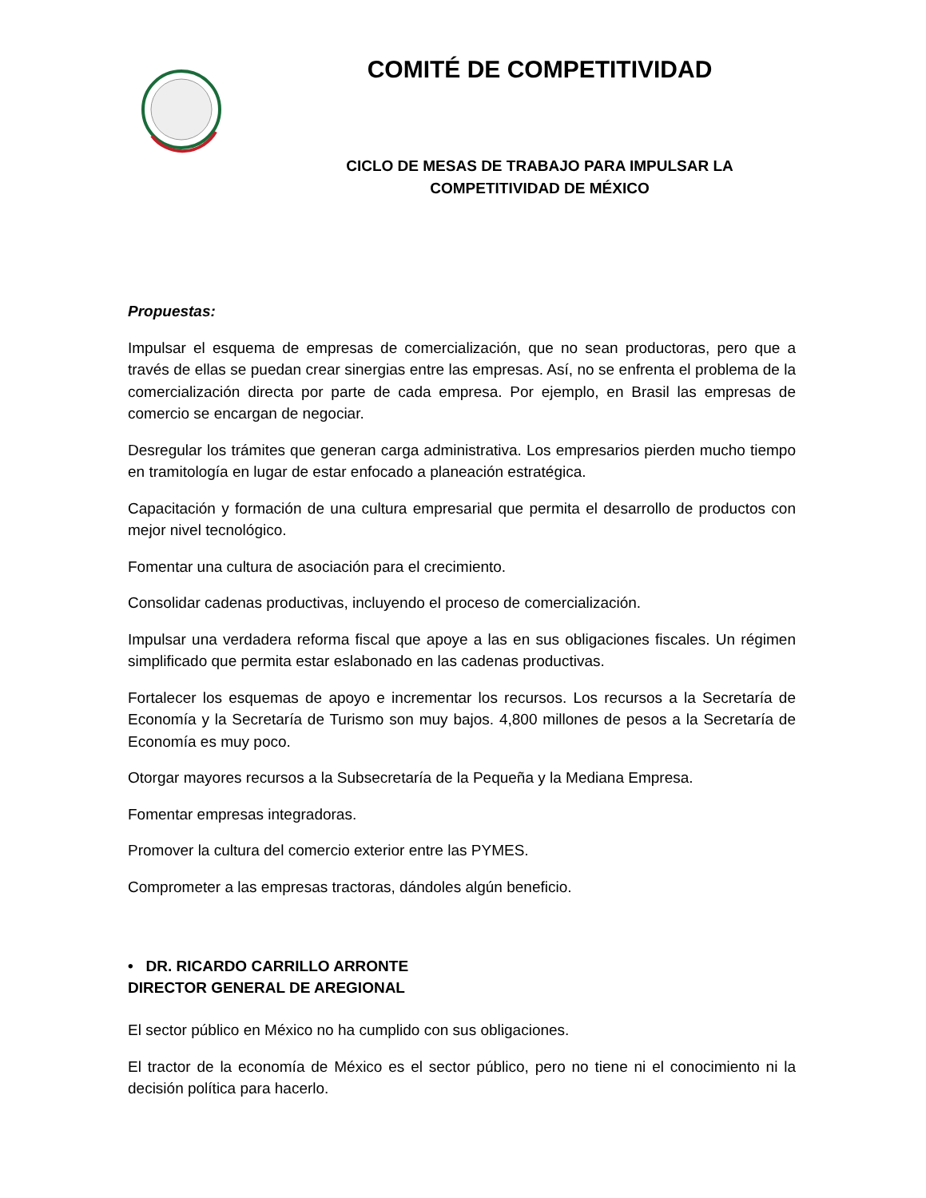COMITÉ DE COMPETITIVIDAD
CICLO DE MESAS DE TRABAJO PARA IMPULSAR LA COMPETITIVIDAD DE MÉXICO
Propuestas:
Impulsar el esquema de empresas de comercialización, que no sean productoras, pero que a través de ellas se puedan crear sinergias entre las empresas. Así, no se enfrenta el problema de la comercialización directa por parte de cada empresa. Por ejemplo, en Brasil las empresas de comercio se encargan de negociar.
Desregular los trámites que generan carga administrativa. Los empresarios pierden mucho tiempo en tramitología en lugar de estar enfocado a planeación estratégica.
Capacitación y formación de una cultura empresarial que permita el desarrollo de productos con mejor nivel tecnológico.
Fomentar una cultura de asociación para el crecimiento.
Consolidar cadenas productivas, incluyendo el proceso de comercialización.
Impulsar una verdadera reforma fiscal que apoye a las en sus obligaciones fiscales. Un régimen simplificado que permita estar eslabonado en las cadenas productivas.
Fortalecer los esquemas de apoyo e incrementar los recursos. Los recursos a la Secretaría de Economía y la Secretaría de Turismo son muy bajos. 4,800 millones de pesos a la Secretaría de Economía es muy poco.
Otorgar mayores recursos a la Subsecretaría de la Pequeña y la Mediana Empresa.
Fomentar empresas integradoras.
Promover la cultura del comercio exterior entre las PYMES.
Comprometer a las empresas tractoras, dándoles algún beneficio.
• DR. RICARDO CARRILLO ARRONTE
DIRECTOR GENERAL DE AREGIONAL
El sector público en México no ha cumplido con sus obligaciones.
El tractor de la economía de México es el sector público, pero no tiene ni el conocimiento ni la decisión política para hacerlo.